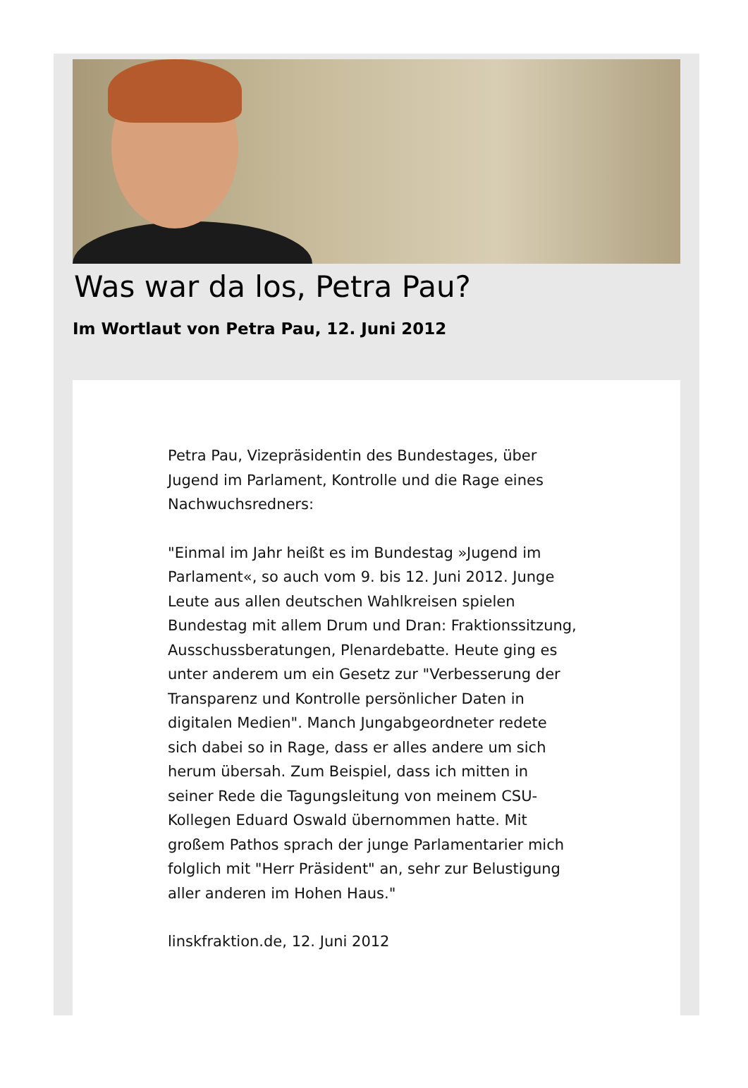Was war da los, Petra Pau?
Im Wortlaut von Petra Pau, 12. Juni 2012
Petra Pau, Vizepräsidentin des Bundestages, über Jugend im Parlament, Kontrolle und die Rage eines Nachwuchsredners:
"Einmal im Jahr heißt es im Bundestag »Jugend im Parlament«, so auch vom 9. bis 12. Juni 2012. Junge Leute aus allen deutschen Wahlkreisen spielen Bundestag mit allem Drum und Dran: Fraktionssitzung, Ausschussberatungen, Plenardebatte. Heute ging es unter anderem um ein Gesetz zur "Verbesserung der Transparenz und Kontrolle persönlicher Daten in digitalen Medien". Manch Jungabgeordneter redete sich dabei so in Rage, dass er alles andere um sich herum übersah. Zum Beispiel, dass ich mitten in seiner Rede die Tagungsleitung von meinem CSU-Kollegen Eduard Oswald übernommen hatte. Mit großem Pathos sprach der junge Parlamentarier mich folglich mit "Herr Präsident" an, sehr zur Belustigung aller anderen im Hohen Haus."
linskfraktion.de, 12. Juni 2012